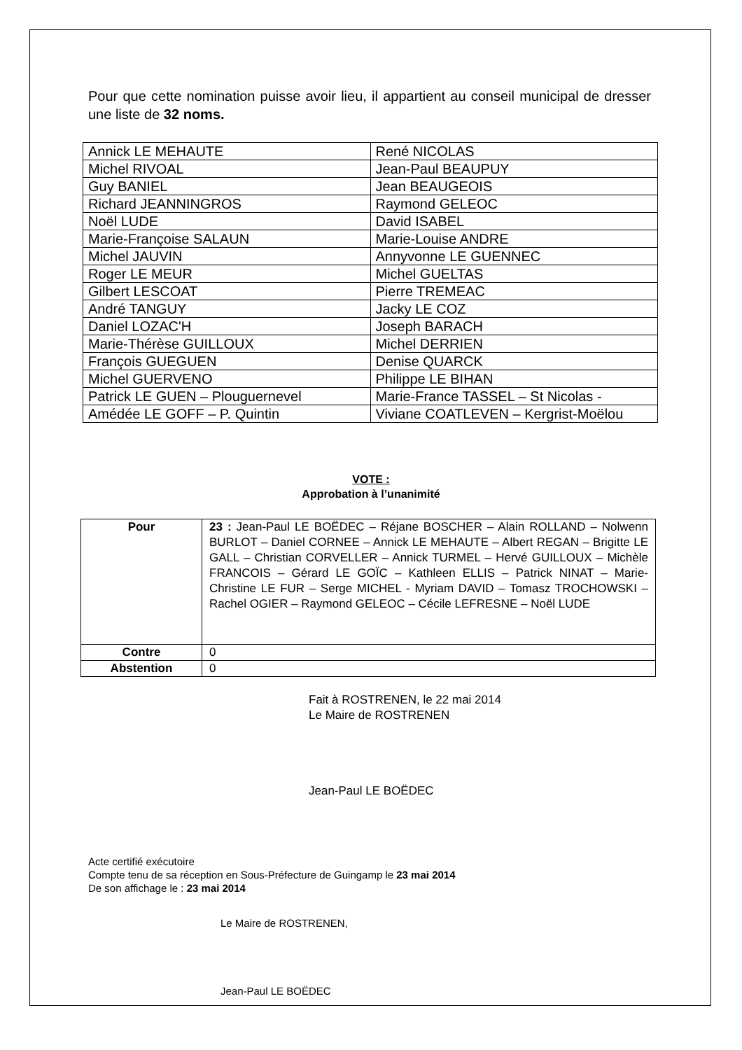Pour que cette nomination puisse avoir lieu, il appartient au conseil municipal de dresser une liste de 32 noms.
| Annick LE MEHAUTE | René NICOLAS |
| Michel RIVOAL | Jean-Paul BEAUPUY |
| Guy BANIEL | Jean BEAUGEOIS |
| Richard JEANNINGROS | Raymond GELEOC |
| Noël LUDE | David ISABEL |
| Marie-Françoise SALAUN | Marie-Louise ANDRE |
| Michel JAUVIN | Annyvonne LE GUENNEC |
| Roger LE MEUR | Michel GUELTAS |
| Gilbert LESCOAT | Pierre TREMEAC |
| André TANGUY | Jacky LE COZ |
| Daniel LOZAC'H | Joseph BARACH |
| Marie-Thérèse GUILLOUX | Michel DERRIEN |
| François GUEGUEN | Denise QUARCK |
| Michel GUERVENO | Philippe LE BIHAN |
| Patrick LE GUEN – Plouguernevel | Marie-France TASSEL – St Nicolas - |
| Amédée LE GOFF – P. Quintin | Viviane COATLEVEN – Kergrist-Moëlou |
VOTE :
Approbation à l’unanimité
| Pour | 23 : Jean-Paul LE BOËDEC – Réjane BOSCHER – Alain ROLLAND – Nolwenn BURLOT – Daniel CORNEE – Annick LE MEHAUTE – Albert REGAN – Brigitte LE GALL – Christian CORVELLER – Annick TURMEL – Hervé GUILLOUX – Michèle FRANCOIS – Gérard LE GOÏC – Kathleen ELLIS – Patrick NINAT – Marie-Christine LE FUR – Serge MICHEL - Myriam DAVID – Tomasz TROCHOWSKI – Rachel OGIER – Raymond GELEOC – Cécile LEFRESNE – Noël LUDE |
| Contre | 0 |
| Abstention | 0 |
Fait à ROSTRENEN, le 22 mai 2014
Le Maire de ROSTRENEN
Jean-Paul LE BOËDEC
Acte certifié exécutoire
Compte tenu de sa réception en Sous-Préfecture de Guingamp le 23 mai 2014
De son affichage le : 23 mai 2014
Le Maire de ROSTRENEN,
Jean-Paul LE BOËDEC